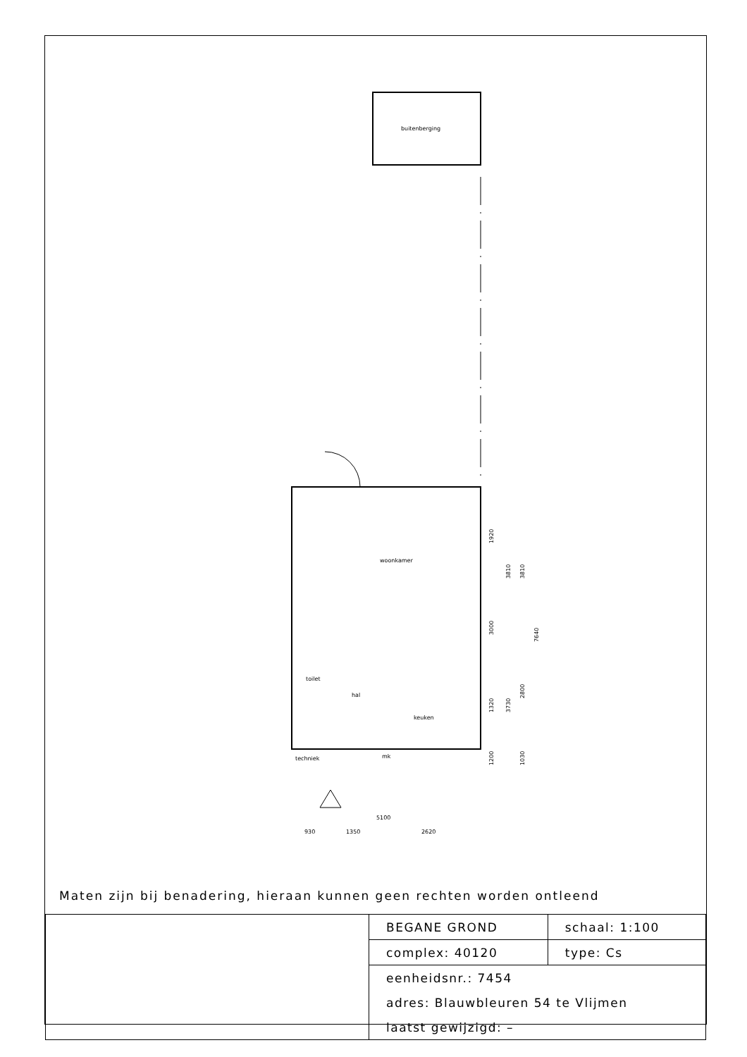buitenberging
woonkamer
toilet
hal
keuken
techniek
mk
5100
930
1350
2620
1920
3000
7640
3810
3810
1320
3730
2800
1200
1030
Maten zijn bij benadering, hieraan kunnen geen rechten worden ontleend
| | BEGANE GROND | schaal: 1:100 |
| | complex: 40120 | type: Cs |
| | eenheidsnr.: 7454 | |
| | adres: Blauwbleuren 54 te Vlijmen | |
| | laatst gewijzigd: – | |